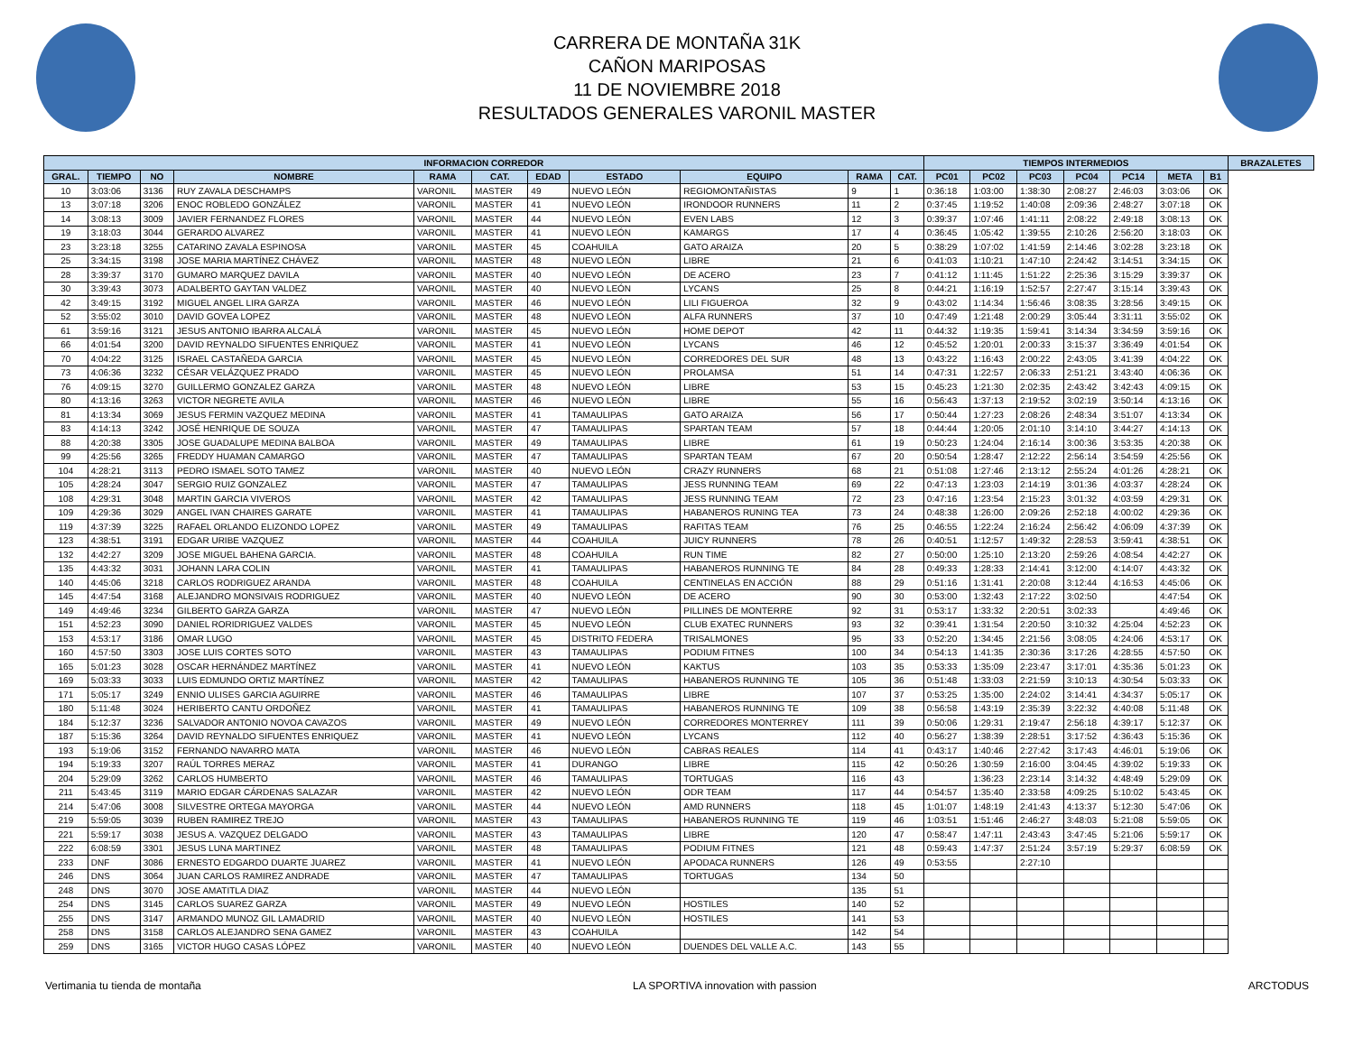CARRERA DE MONTAÑA 31K
CAÑON MARIPOSAS
11 DE NOVIEMBRE 2018
RESULTADOS GENERALES VARONIL MASTER
| INFORMACION CORREDOR | | | | | | | | | | | TIEMPOS INTERMEDIOS | | | | | | | BRAZALETES |
| --- | --- | --- | --- | --- | --- | --- | --- | --- | --- | --- | --- | --- | --- | --- | --- | --- | --- | --- |
| GRAL. | TIEMPO | NO | NOMBRE | RAMA | CAT. | EDAD | ESTADO | EQUIPO | RAMA | CAT. | PC01 | PC02 | PC03 | PC04 | PC14 | META | B1 | |
| 10 | 3:03:06 | 3136 | RUY ZAVALA DESCHAMPS | VARONIL | MASTER | 49 | NUEVO LEÓN | REGIOMONTAÑISTAS | 9 | 1 | 0:36:18 | 1:03:00 | 1:38:30 | 2:08:27 | 2:46:03 | 3:03:06 | OK | |
| 13 | 3:07:18 | 3206 | ENOC ROBLEDO GONZÁLEZ | VARONIL | MASTER | 41 | NUEVO LEÓN | IRONDOOR RUNNERS | 11 | 2 | 0:37:45 | 1:19:52 | 1:40:08 | 2:09:36 | 2:48:27 | 3:07:18 | OK | |
| 14 | 3:08:13 | 3009 | JAVIER FERNANDEZ FLORES | VARONIL | MASTER | 44 | NUEVO LEÓN | EVEN LABS | 12 | 3 | 0:39:37 | 1:07:46 | 1:41:11 | 2:08:22 | 2:49:18 | 3:08:13 | OK | |
| 19 | 3:18:03 | 3044 | GERARDO ALVAREZ | VARONIL | MASTER | 41 | NUEVO LEÓN | KAMARGS | 17 | 4 | 0:36:45 | 1:05:42 | 1:39:55 | 2:10:26 | 2:56:20 | 3:18:03 | OK | |
| 23 | 3:23:18 | 3255 | CATARINO ZAVALA ESPINOSA | VARONIL | MASTER | 45 | COAHUILA | GATO ARAIZA | 20 | 5 | 0:38:29 | 1:07:02 | 1:41:59 | 2:14:46 | 3:02:28 | 3:23:18 | OK | |
| 25 | 3:34:15 | 3198 | JOSE MARIA MARTÍNEZ CHÁVEZ | VARONIL | MASTER | 48 | NUEVO LEÓN | LIBRE | 21 | 6 | 0:41:03 | 1:10:21 | 1:47:10 | 2:24:42 | 3:14:51 | 3:34:15 | OK | |
| 28 | 3:39:37 | 3170 | GUMARO MARQUEZ DAVILA | VARONIL | MASTER | 40 | NUEVO LEÓN | DE ACERO | 23 | 7 | 0:41:12 | 1:11:45 | 1:51:22 | 2:25:36 | 3:15:29 | 3:39:37 | OK | |
| 30 | 3:39:43 | 3073 | ADALBERTO GAYTAN VALDEZ | VARONIL | MASTER | 40 | NUEVO LEÓN | LYCANS | 25 | 8 | 0:44:21 | 1:16:19 | 1:52:57 | 2:27:47 | 3:15:14 | 3:39:43 | OK | |
| 42 | 3:49:15 | 3192 | MIGUEL ANGEL LIRA GARZA | VARONIL | MASTER | 46 | NUEVO LEÓN | LILI FIGUEROA | 32 | 9 | 0:43:02 | 1:14:34 | 1:56:46 | 3:08:35 | 3:28:56 | 3:49:15 | OK | |
| 52 | 3:55:02 | 3010 | DAVID GOVEA LOPEZ | VARONIL | MASTER | 48 | NUEVO LEÓN | ALFA RUNNERS | 37 | 10 | 0:47:49 | 1:21:48 | 2:00:29 | 3:05:44 | 3:31:11 | 3:55:02 | OK | |
| 61 | 3:59:16 | 3121 | JESUS ANTONIO IBARRA ALCALÁ | VARONIL | MASTER | 45 | NUEVO LEÓN | HOME DEPOT | 42 | 11 | 0:44:32 | 1:19:35 | 1:59:41 | 3:14:34 | 3:34:59 | 3:59:16 | OK | |
| 66 | 4:01:54 | 3200 | DAVID REYNALDO SIFUENTES ENRIQUEZ | VARONIL | MASTER | 41 | NUEVO LEÓN | LYCANS | 46 | 12 | 0:45:52 | 1:20:01 | 2:00:33 | 3:15:37 | 3:36:49 | 4:01:54 | OK | |
| 70 | 4:04:22 | 3125 | ISRAEL CASTAÑEDA GARCIA | VARONIL | MASTER | 45 | NUEVO LEÓN | CORREDORES DEL SUR | 48 | 13 | 0:43:22 | 1:16:43 | 2:00:22 | 2:43:05 | 3:41:39 | 4:04:22 | OK | |
| 73 | 4:06:36 | 3232 | CÉSAR VELÁZQUEZ PRADO | VARONIL | MASTER | 45 | NUEVO LEÓN | PROLAMSA | 51 | 14 | 0:47:31 | 1:22:57 | 2:06:33 | 2:51:21 | 3:43:40 | 4:06:36 | OK | |
| 76 | 4:09:15 | 3270 | GUILLERMO GONZALEZ GARZA | VARONIL | MASTER | 48 | NUEVO LEÓN | LIBRE | 53 | 15 | 0:45:23 | 1:21:30 | 2:02:35 | 2:43:42 | 3:42:43 | 4:09:15 | OK | |
| 80 | 4:13:16 | 3263 | VICTOR NEGRETE AVILA | VARONIL | MASTER | 46 | NUEVO LEÓN | LIBRE | 55 | 16 | 0:56:43 | 1:37:13 | 2:19:52 | 3:02:19 | 3:50:14 | 4:13:16 | OK | |
| 81 | 4:13:34 | 3069 | JESUS FERMIN VAZQUEZ MEDINA | VARONIL | MASTER | 41 | TAMAULIPAS | GATO ARAIZA | 56 | 17 | 0:50:44 | 1:27:23 | 2:08:26 | 2:48:34 | 3:51:07 | 4:13:34 | OK | |
| 83 | 4:14:13 | 3242 | JOSÉ HENRIQUE DE SOUZA | VARONIL | MASTER | 47 | TAMAULIPAS | SPARTAN TEAM | 57 | 18 | 0:44:44 | 1:20:05 | 2:01:10 | 3:14:10 | 3:44:27 | 4:14:13 | OK | |
| 88 | 4:20:38 | 3305 | JOSE GUADALUPE MEDINA BALBOA | VARONIL | MASTER | 49 | TAMAULIPAS | LIBRE | 61 | 19 | 0:50:23 | 1:24:04 | 2:16:14 | 3:00:36 | 3:53:35 | 4:20:38 | OK | |
| 99 | 4:25:56 | 3265 | FREDDY HUAMAN CAMARGO | VARONIL | MASTER | 47 | TAMAULIPAS | SPARTAN TEAM | 67 | 20 | 0:50:54 | 1:28:47 | 2:12:22 | 2:56:14 | 3:54:59 | 4:25:56 | OK | |
| 104 | 4:28:21 | 3113 | PEDRO ISMAEL SOTO TAMEZ | VARONIL | MASTER | 40 | NUEVO LEÓN | CRAZY RUNNERS | 68 | 21 | 0:51:08 | 1:27:46 | 2:13:12 | 2:55:24 | 4:01:26 | 4:28:21 | OK | |
| 105 | 4:28:24 | 3047 | SERGIO RUIZ GONZALEZ | VARONIL | MASTER | 47 | TAMAULIPAS | JESS RUNNING TEAM | 69 | 22 | 0:47:13 | 1:23:03 | 2:14:19 | 3:01:36 | 4:03:37 | 4:28:24 | OK | |
| 108 | 4:29:31 | 3048 | MARTIN GARCIA VIVEROS | VARONIL | MASTER | 42 | TAMAULIPAS | JESS RUNNING TEAM | 72 | 23 | 0:47:16 | 1:23:54 | 2:15:23 | 3:01:32 | 4:03:59 | 4:29:31 | OK | |
| 109 | 4:29:36 | 3029 | ANGEL IVAN CHAIRES GARATE | VARONIL | MASTER | 41 | TAMAULIPAS | HABANEROS RUNING TEA | 73 | 24 | 0:48:38 | 1:26:00 | 2:09:26 | 2:52:18 | 4:00:02 | 4:29:36 | OK | |
| 119 | 4:37:39 | 3225 | RAFAEL ORLANDO ELIZONDO LOPEZ | VARONIL | MASTER | 49 | TAMAULIPAS | RAFITAS TEAM | 76 | 25 | 0:46:55 | 1:22:24 | 2:16:24 | 2:56:42 | 4:06:09 | 4:37:39 | OK | |
| 123 | 4:38:51 | 3191 | EDGAR URIBE VAZQUEZ | VARONIL | MASTER | 44 | COAHUILA | JUICY RUNNERS | 78 | 26 | 0:40:51 | 1:12:57 | 1:49:32 | 2:28:53 | 3:59:41 | 4:38:51 | OK | |
| 132 | 4:42:27 | 3209 | JOSE MIGUEL BAHENA GARCIA. | VARONIL | MASTER | 48 | COAHUILA | RUN TIME | 82 | 27 | 0:50:00 | 1:25:10 | 2:13:20 | 2:59:26 | 4:08:54 | 4:42:27 | OK | |
| 135 | 4:43:32 | 3031 | JOHANN LARA COLIN | VARONIL | MASTER | 41 | TAMAULIPAS | HABANEROS RUNNING TE | 84 | 28 | 0:49:33 | 1:28:33 | 2:14:41 | 3:12:00 | 4:14:07 | 4:43:32 | OK | |
| 140 | 4:45:06 | 3218 | CARLOS RODRIGUEZ ARANDA | VARONIL | MASTER | 48 | COAHUILA | CENTINELAS EN ACCIÓN | 88 | 29 | 0:51:16 | 1:31:41 | 2:20:08 | 3:12:44 | 4:16:53 | 4:45:06 | OK | |
| 145 | 4:47:54 | 3168 | ALEJANDRO MONSIVAIS RODRIGUEZ | VARONIL | MASTER | 40 | NUEVO LEÓN | DE ACERO | 90 | 30 | 0:53:00 | 1:32:43 | 2:17:22 | 3:02:50 | | 4:47:54 | OK | |
| 149 | 4:49:46 | 3234 | GILBERTO GARZA GARZA | VARONIL | MASTER | 47 | NUEVO LEÓN | PILLINES DE MONTERRE | 92 | 31 | 0:53:17 | 1:33:32 | 2:20:51 | 3:02:33 | | 4:49:46 | OK | |
| 151 | 4:52:23 | 3090 | DANIEL RORIDRIGUEZ VALDES | VARONIL | MASTER | 45 | NUEVO LEÓN | CLUB EXATEC RUNNERS | 93 | 32 | 0:39:41 | 1:31:54 | 2:20:50 | 3:10:32 | 4:25:04 | 4:52:23 | OK | |
| 153 | 4:53:17 | 3186 | OMAR LUGO | VARONIL | MASTER | 45 | DISTRITO FEDERA | TRISALMONES | 95 | 33 | 0:52:20 | 1:34:45 | 2:21:56 | 3:08:05 | 4:24:06 | 4:53:17 | OK | |
| 160 | 4:57:50 | 3303 | JOSE LUIS CORTES SOTO | VARONIL | MASTER | 43 | TAMAULIPAS | PODIUM FITNES | 100 | 34 | 0:54:13 | 1:41:35 | 2:30:36 | 3:17:26 | 4:28:55 | 4:57:50 | OK | |
| 165 | 5:01:23 | 3028 | OSCAR HERNÁNDEZ MARTÍNEZ | VARONIL | MASTER | 41 | NUEVO LEÓN | KAKTUS | 103 | 35 | 0:53:33 | 1:35:09 | 2:23:47 | 3:17:01 | 4:35:36 | 5:01:23 | OK | |
| 169 | 5:03:33 | 3033 | LUIS EDMUNDO ORTIZ MARTÍNEZ | VARONIL | MASTER | 42 | TAMAULIPAS | HABANEROS RUNNING TE | 105 | 36 | 0:51:48 | 1:33:03 | 2:21:59 | 3:10:13 | 4:30:54 | 5:03:33 | OK | |
| 171 | 5:05:17 | 3249 | ENNIO ULISES GARCIA AGUIRRE | VARONIL | MASTER | 46 | TAMAULIPAS | LIBRE | 107 | 37 | 0:53:25 | 1:35:00 | 2:24:02 | 3:14:41 | 4:34:37 | 5:05:17 | OK | |
| 180 | 5:11:48 | 3024 | HERIBERTO CANTU ORDOÑEZ | VARONIL | MASTER | 41 | TAMAULIPAS | HABANEROS RUNNING TE | 109 | 38 | 0:56:58 | 1:43:19 | 2:35:39 | 3:22:32 | 4:40:08 | 5:11:48 | OK | |
| 184 | 5:12:37 | 3236 | SALVADOR ANTONIO NOVOA CAVAZOS | VARONIL | MASTER | 49 | NUEVO LEÓN | CORREDORES MONTERREY | 111 | 39 | 0:50:06 | 1:29:31 | 2:19:47 | 2:56:18 | 4:39:17 | 5:12:37 | OK | |
| 187 | 5:15:36 | 3264 | DAVID REYNALDO SIFUENTES ENRIQUEZ | VARONIL | MASTER | 41 | NUEVO LEÓN | LYCANS | 112 | 40 | 0:56:27 | 1:38:39 | 2:28:51 | 3:17:52 | 4:36:43 | 5:15:36 | OK | |
| 193 | 5:19:06 | 3152 | FERNANDO NAVARRO MATA | VARONIL | MASTER | 46 | NUEVO LEÓN | CABRAS REALES | 114 | 41 | 0:43:17 | 1:40:46 | 2:27:42 | 3:17:43 | 4:46:01 | 5:19:06 | OK | |
| 194 | 5:19:33 | 3207 | RAÚL TORRES MERAZ | VARONIL | MASTER | 41 | DURANGO | LIBRE | 115 | 42 | 0:50:26 | 1:30:59 | 2:16:00 | 3:04:45 | 4:39:02 | 5:19:33 | OK | |
| 204 | 5:29:09 | 3262 | CARLOS HUMBERTO | VARONIL | MASTER | 46 | TAMAULIPAS | TORTUGAS | 116 | 43 | | 1:36:23 | 2:23:14 | 3:14:32 | 4:48:49 | 5:29:09 | OK | |
| 211 | 5:43:45 | 3119 | MARIO EDGAR CÁRDENAS SALAZAR | VARONIL | MASTER | 42 | NUEVO LEÓN | ODR TEAM | 117 | 44 | 0:54:57 | 1:35:40 | 2:33:58 | 4:09:25 | 5:10:02 | 5:43:45 | OK | |
| 214 | 5:47:06 | 3008 | SILVESTRE ORTEGA MAYORGA | VARONIL | MASTER | 44 | NUEVO LEÓN | AMD RUNNERS | 118 | 45 | 1:01:07 | 1:48:19 | 2:41:43 | 4:13:37 | 5:12:30 | 5:47:06 | OK | |
| 219 | 5:59:05 | 3039 | RUBEN RAMIREZ TREJO | VARONIL | MASTER | 43 | TAMAULIPAS | HABANEROS RUNNING TE | 119 | 46 | 1:03:51 | 1:51:46 | 2:46:27 | 3:48:03 | 5:21:08 | 5:59:05 | OK | |
| 221 | 5:59:17 | 3038 | JESUS A. VAZQUEZ DELGADO | VARONIL | MASTER | 43 | TAMAULIPAS | LIBRE | 120 | 47 | 0:58:47 | 1:47:11 | 2:43:43 | 3:47:45 | 5:21:06 | 5:59:17 | OK | |
| 222 | 6:08:59 | 3301 | JESUS LUNA MARTINEZ | VARONIL | MASTER | 48 | TAMAULIPAS | PODIUM FITNES | 121 | 48 | 0:59:43 | 1:47:37 | 2:51:24 | 3:57:19 | 5:29:37 | 6:08:59 | OK | |
| 233 | DNF | 3086 | ERNESTO EDGARDO DUARTE JUAREZ | VARONIL | MASTER | 41 | NUEVO LEÓN | APODACA RUNNERS | 126 | 49 | 0:53:55 | | 2:27:10 | | | | | |
| 246 | DNS | 3064 | JUAN CARLOS RAMIREZ ANDRADE | VARONIL | MASTER | 47 | TAMAULIPAS | TORTUGAS | 134 | 50 | | | | | | | | |
| 248 | DNS | 3070 | JOSE AMATITLA DIAZ | VARONIL | MASTER | 44 | NUEVO LEÓN | | 135 | 51 | | | | | | | | |
| 254 | DNS | 3145 | CARLOS SUAREZ GARZA | VARONIL | MASTER | 49 | NUEVO LEÓN | HOSTILES | 140 | 52 | | | | | | | | |
| 255 | DNS | 3147 | ARMANDO MUNOZ GIL LAMADRID | VARONIL | MASTER | 40 | NUEVO LEÓN | HOSTILES | 141 | 53 | | | | | | | | |
| 258 | DNS | 3158 | CARLOS ALEJANDRO SENA GAMEZ | VARONIL | MASTER | 43 | COAHUILA | | 142 | 54 | | | | | | | | |
| 259 | DNS | 3165 | VICTOR HUGO CASAS LÓPEZ | VARONIL | MASTER | 40 | NUEVO LEÓN | DUENDES DEL VALLE A.C. | 143 | 55 | | | | | | | | |
Vertimania tu tienda de montaña LA SPORTIVA innovation with passion ARCTODUS